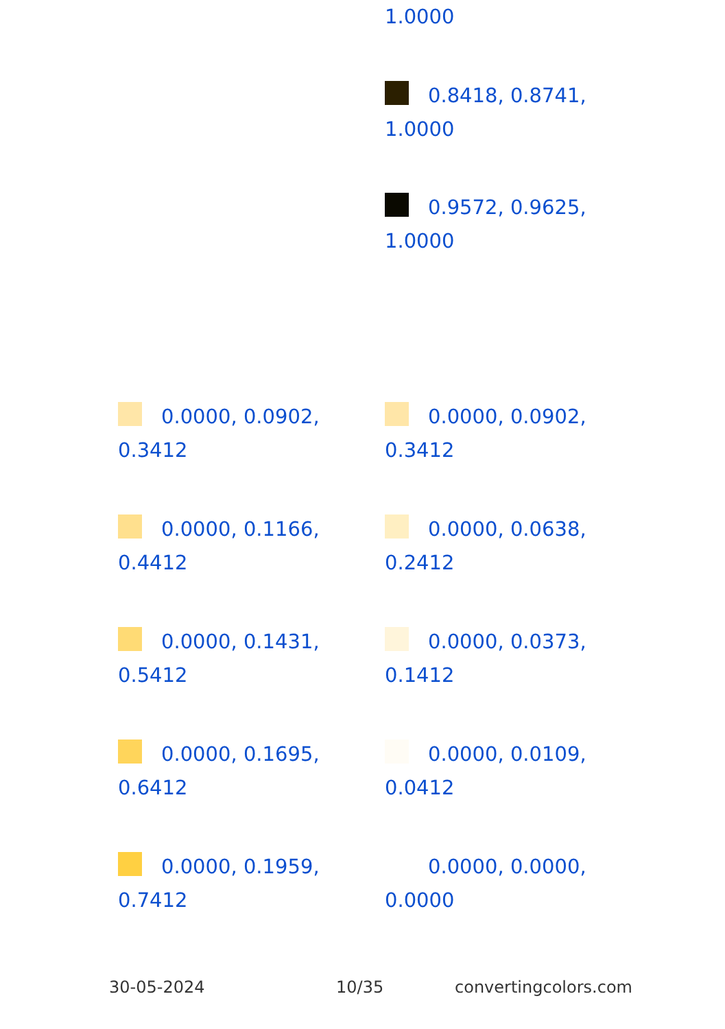1.0000
0.8418, 0.8741, 1.0000
0.9572, 0.9625, 1.0000
0.0000, 0.0902, 0.3412
0.0000, 0.0902, 0.3412
0.0000, 0.1166, 0.4412
0.0000, 0.0638, 0.2412
0.0000, 0.1431, 0.5412
0.0000, 0.0373, 0.1412
0.0000, 0.1695, 0.6412
0.0000, 0.0109, 0.0412
0.0000, 0.1959, 0.7412
0.0000, 0.0000, 0.0000
30-05-2024 10/35 convertingcolors.com